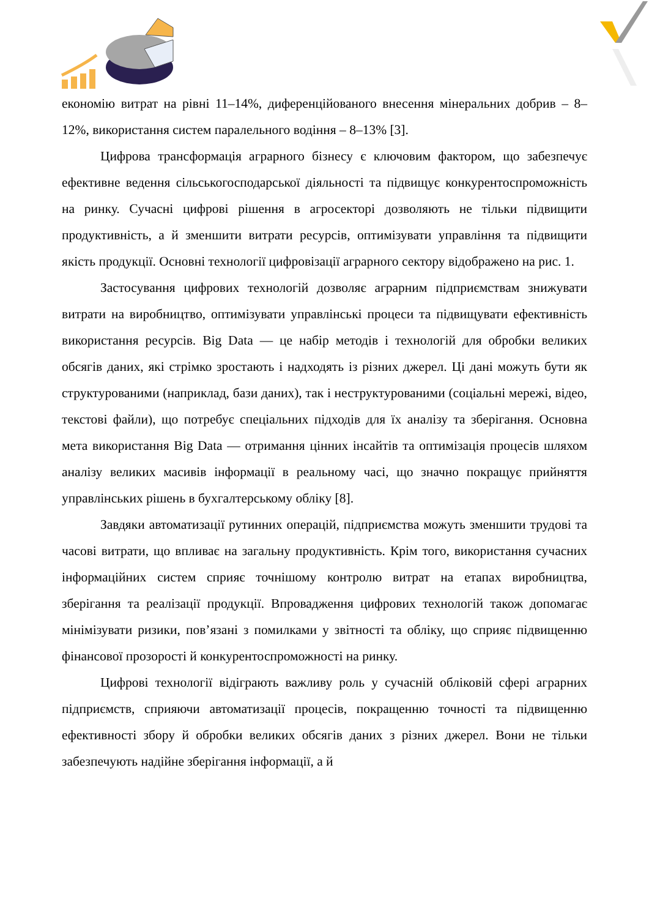економію витрат на рівні 11–14%, диференційованого внесення мінеральних добрив – 8–12%, використання систем паралельного водіння – 8–13% [3].
Цифрова трансформація аграрного бізнесу є ключовим фактором, що забезпечує ефективне ведення сільськогосподарської діяльності та підвищує конкурентоспроможність на ринку. Сучасні цифрові рішення в агросекторі дозволяють не тільки підвищити продуктивність, а й зменшити витрати ресурсів, оптимізувати управління та підвищити якість продукції. Основні технології цифровізації аграрного сектору відображено на рис. 1.
Застосування цифрових технологій дозволяє аграрним підприємствам знижувати витрати на виробництво, оптимізувати управлінські процеси та підвищувати ефективність використання ресурсів. Big Data — це набір методів і технологій для обробки великих обсягів даних, які стрімко зростають і надходять із різних джерел. Ці дані можуть бути як структурованими (наприклад, бази даних), так і неструктурованими (соціальні мережі, відео, текстові файли), що потребує спеціальних підходів для їх аналізу та зберігання. Основна мета використання Big Data — отримання цінних інсайтів та оптимізація процесів шляхом аналізу великих масивів інформації в реальному часі, що значно покращує прийняття управлінських рішень в бухгалтерському обліку [8].
Завдяки автоматизації рутинних операцій, підприємства можуть зменшити трудові та часові витрати, що впливає на загальну продуктивність. Крім того, використання сучасних інформаційних систем сприяє точнішому контролю витрат на етапах виробництва, зберігання та реалізації продукції. Впровадження цифрових технологій також допомагає мінімізувати ризики, пов’язані з помилками у звітності та обліку, що сприяє підвищенню фінансової прозорості й конкурентоспроможності на ринку.
Цифрові технології відіграють важливу роль у сучасній обліковій сфері аграрних підприємств, сприяючи автоматизації процесів, покращенню точності та підвищенню ефективності збору й обробки великих обсягів даних з різних джерел. Вони не тільки забезпечують надійне зберігання інформації, а й